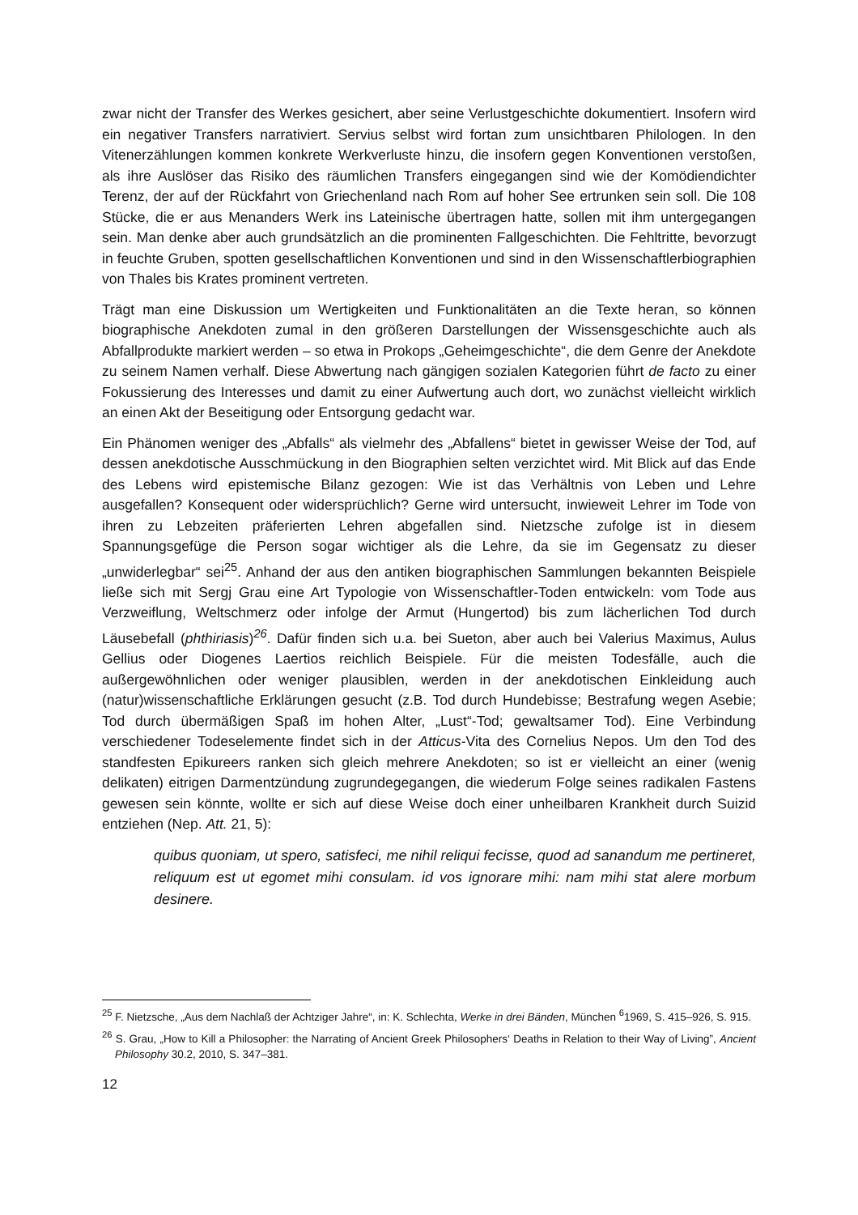zwar nicht der Transfer des Werkes gesichert, aber seine Verlustgeschichte dokumentiert. Insofern wird ein negativer Transfers narrativiert. Servius selbst wird fortan zum unsichtbaren Philologen. In den Vitenerzählungen kommen konkrete Werkverluste hinzu, die insofern gegen Konventionen verstoßen, als ihre Auslöser das Risiko des räumlichen Transfers eingegangen sind wie der Komödiendichter Terenz, der auf der Rückfahrt von Griechenland nach Rom auf hoher See ertrunken sein soll. Die 108 Stücke, die er aus Menanders Werk ins Lateinische übertragen hatte, sollen mit ihm untergegangen sein. Man denke aber auch grundsätzlich an die prominenten Fallgeschichten. Die Fehltritte, bevorzugt in feuchte Gruben, spotten gesellschaftlichen Konventionen und sind in den Wissenschaftlerbiographien von Thales bis Krates prominent vertreten.
Trägt man eine Diskussion um Wertigkeiten und Funktionalitäten an die Texte heran, so können biographische Anekdoten zumal in den größeren Darstellungen der Wissensgeschichte auch als Abfallprodukte markiert werden – so etwa in Prokops „Geheimgeschichte“, die dem Genre der Anekdote zu seinem Namen verhalf. Diese Abwertung nach gängigen sozialen Kategorien führt de facto zu einer Fokussierung des Interesses und damit zu einer Aufwertung auch dort, wo zunächst vielleicht wirklich an einen Akt der Beseitigung oder Entsorgung gedacht war.
Ein Phänomen weniger des „Abfalls“ als vielmehr des „Abfallens“ bietet in gewisser Weise der Tod, auf dessen anekdotische Ausschmückung in den Biographien selten verzichtet wird. Mit Blick auf das Ende des Lebens wird epistemische Bilanz gezogen: Wie ist das Verhältnis von Leben und Lehre ausgefallen? Konsequent oder widersprüchlich? Gerne wird untersucht, inwieweit Lehrer im Tode von ihren zu Lebzeiten präferierten Lehren abgefallen sind. Nietzsche zufolge ist in diesem Spannungsgefüge die Person sogar wichtiger als die Lehre, da sie im Gegensatz zu dieser „unwiderlegbar“ sei<sup>25</sup>. Anhand der aus den antiken biographischen Sammlungen bekannten Beispiele ließe sich mit Sergj Grau eine Art Typologie von Wissenschaftler-Toden entwickeln: vom Tode aus Verzweiflung, Weltschmerz oder infolge der Armut (Hungertod) bis zum lächerlichen Tod durch Läusebefall (phthiriasis)<sup>26</sup>. Dafür finden sich u.a. bei Sueton, aber auch bei Valerius Maximus, Aulus Gellius oder Diogenes Laertios reichlich Beispiele. Für die meisten Todesfälle, auch die außergewöhnlichen oder weniger plausiblen, werden in der anekdotischen Einkleidung auch (natur)wissenschaftliche Erklärungen gesucht (z.B. Tod durch Hundebisse; Bestrafung wegen Asebie; Tod durch übermäßigen Spaß im hohen Alter, „Lust“-Tod; gewaltsamer Tod). Eine Verbindung verschiedener Todeselemente findet sich in der Atticus-Vita des Cornelius Nepos. Um den Tod des standfesten Epikureers ranken sich gleich mehrere Anekdoten; so ist er vielleicht an einer (wenig delikaten) eitrigen Darmentzündung zugrundegegangen, die wiederum Folge seines radikalen Fastens gewesen sein könnte, wollte er sich auf diese Weise doch einer unheilbaren Krankheit durch Suizid entziehen (Nep. Att. 21, 5):
quibus quoniam, ut spero, satisfeci, me nihil reliqui fecisse, quod ad sanandum me pertineret, reliquum est ut egomet mihi consulam. id vos ignorare mihi: nam mihi stat alere morbum desinere.
<sup>25</sup> F. Nietzsche, „Aus dem Nachlaß der Achtziger Jahre“, in: K. Schlechta, Werke in drei Bänden, München <sup>6</sup>1969, S. 415–926, S. 915.
<sup>26</sup> S. Grau, „How to Kill a Philosopher: the Narrating of Ancient Greek Philosophers‘ Deaths in Relation to their Way of Living”, Ancient Philosophy 30.2, 2010, S. 347–381.
12